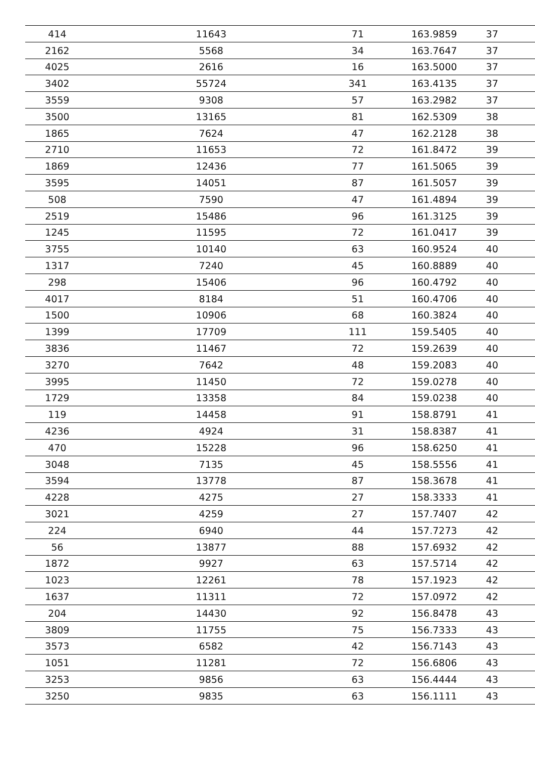| 414 | 11643 | 71 | 163.9859 | 37 |
| 2162 | 5568 | 34 | 163.7647 | 37 |
| 4025 | 2616 | 16 | 163.5000 | 37 |
| 3402 | 55724 | 341 | 163.4135 | 37 |
| 3559 | 9308 | 57 | 163.2982 | 37 |
| 3500 | 13165 | 81 | 162.5309 | 38 |
| 1865 | 7624 | 47 | 162.2128 | 38 |
| 2710 | 11653 | 72 | 161.8472 | 39 |
| 1869 | 12436 | 77 | 161.5065 | 39 |
| 3595 | 14051 | 87 | 161.5057 | 39 |
| 508 | 7590 | 47 | 161.4894 | 39 |
| 2519 | 15486 | 96 | 161.3125 | 39 |
| 1245 | 11595 | 72 | 161.0417 | 39 |
| 3755 | 10140 | 63 | 160.9524 | 40 |
| 1317 | 7240 | 45 | 160.8889 | 40 |
| 298 | 15406 | 96 | 160.4792 | 40 |
| 4017 | 8184 | 51 | 160.4706 | 40 |
| 1500 | 10906 | 68 | 160.3824 | 40 |
| 1399 | 17709 | 111 | 159.5405 | 40 |
| 3836 | 11467 | 72 | 159.2639 | 40 |
| 3270 | 7642 | 48 | 159.2083 | 40 |
| 3995 | 11450 | 72 | 159.0278 | 40 |
| 1729 | 13358 | 84 | 159.0238 | 40 |
| 119 | 14458 | 91 | 158.8791 | 41 |
| 4236 | 4924 | 31 | 158.8387 | 41 |
| 470 | 15228 | 96 | 158.6250 | 41 |
| 3048 | 7135 | 45 | 158.5556 | 41 |
| 3594 | 13778 | 87 | 158.3678 | 41 |
| 4228 | 4275 | 27 | 158.3333 | 41 |
| 3021 | 4259 | 27 | 157.7407 | 42 |
| 224 | 6940 | 44 | 157.7273 | 42 |
| 56 | 13877 | 88 | 157.6932 | 42 |
| 1872 | 9927 | 63 | 157.5714 | 42 |
| 1023 | 12261 | 78 | 157.1923 | 42 |
| 1637 | 11311 | 72 | 157.0972 | 42 |
| 204 | 14430 | 92 | 156.8478 | 43 |
| 3809 | 11755 | 75 | 156.7333 | 43 |
| 3573 | 6582 | 42 | 156.7143 | 43 |
| 1051 | 11281 | 72 | 156.6806 | 43 |
| 3253 | 9856 | 63 | 156.4444 | 43 |
| 3250 | 9835 | 63 | 156.1111 | 43 |